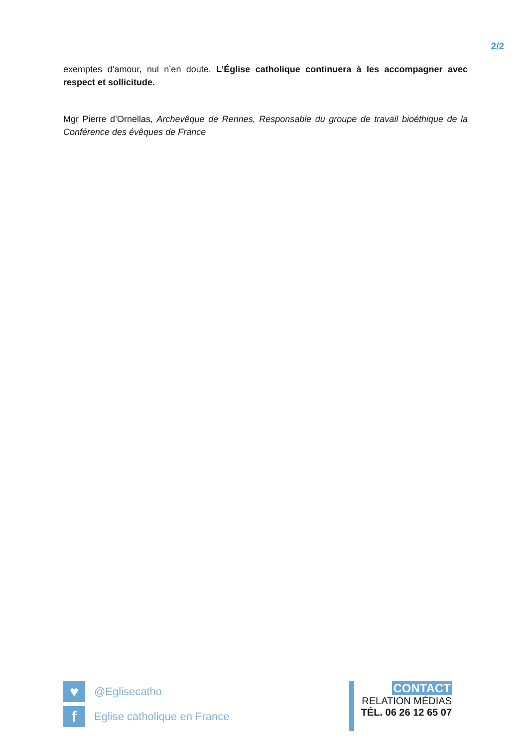2/2
exemptes d’amour, nul n’en doute. L’Église catholique continuera à les accompagner avec respect et sollicitude.
Mgr Pierre d’Ornellas, Archevêque de Rennes, Responsable du groupe de travail bioéthique de la Conférence des évêques de France
♥ @Eglisecatho
f Eglise catholique en France
CONTACT
RELATION MÉDIAS
TÉL. 06 26 12 65 07